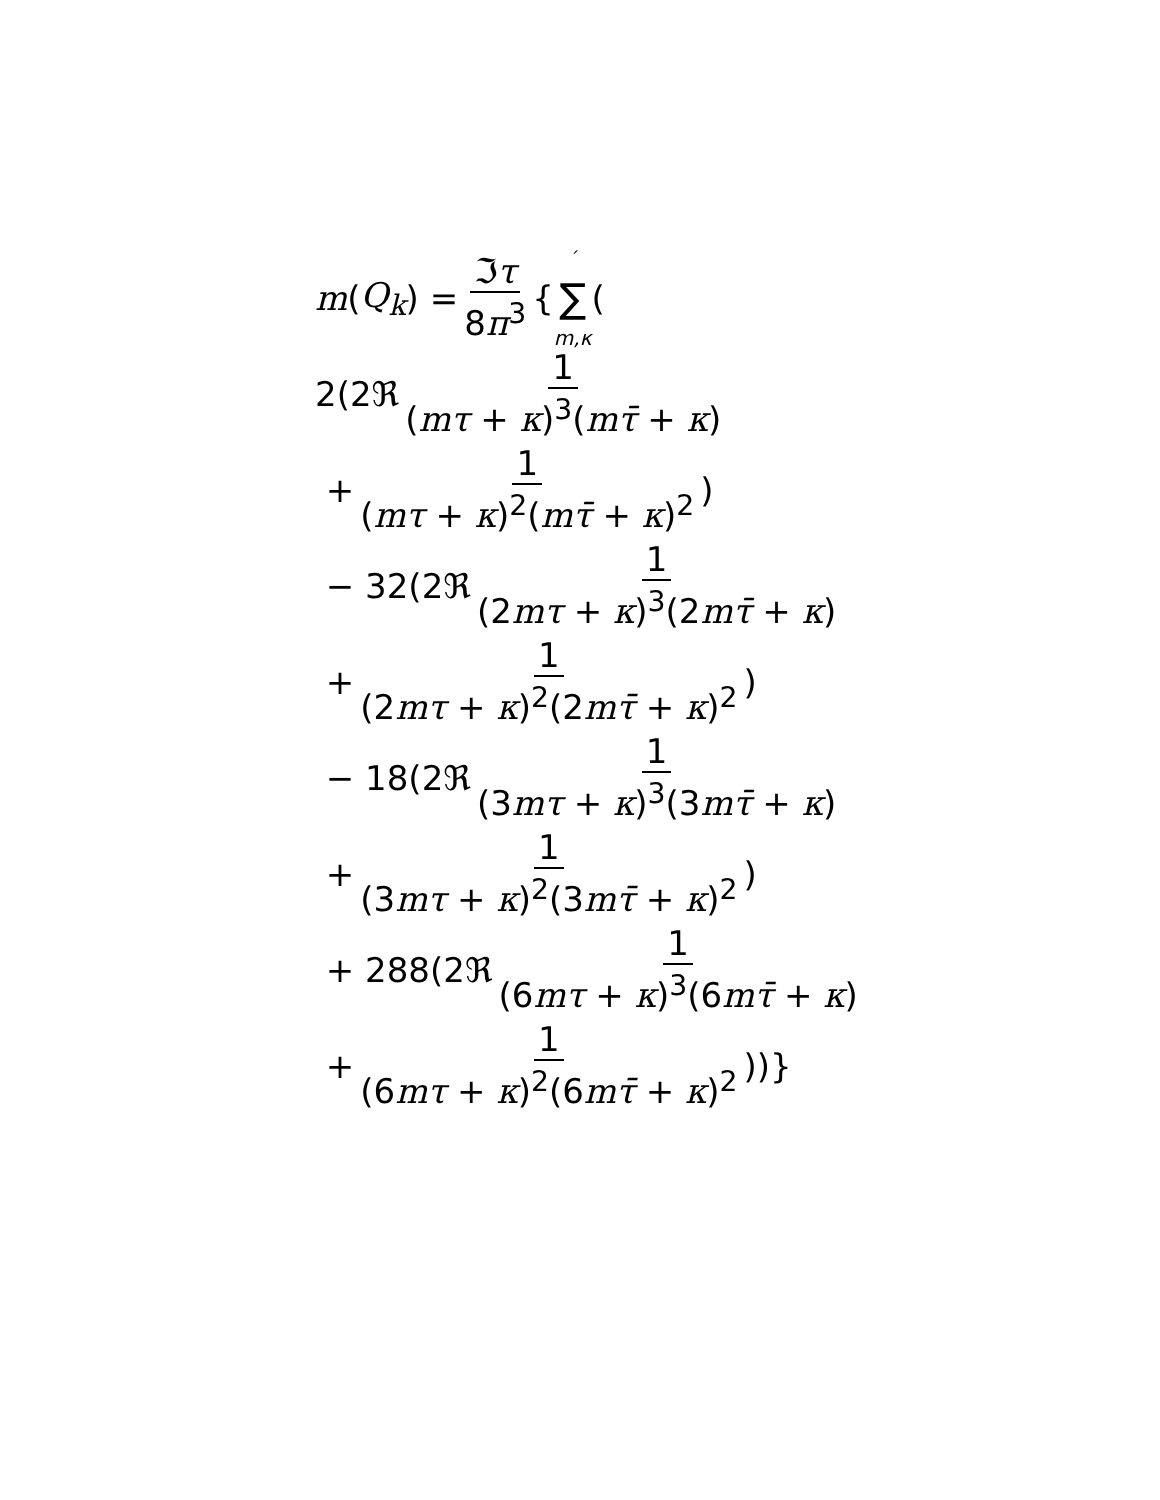m (Q<sub>k</sub>) = ℑτ 8π<sup>3</sup> { ′ ∑ m,κ (
2(2ℜ 1 (mτ + κ)<sup>3</sup>(mτ̄ + κ)
+ 1 (mτ + κ)<sup>2</sup>(mτ̄ + κ)<sup>2</sup>)
− 32(2ℜ 1 (2mτ + κ)<sup>3</sup>(2mτ̄ + κ)
+ 1 (2mτ + κ)<sup>2</sup>(2mτ̄ + κ)<sup>2</sup>)
− 18(2ℜ 1 (3mτ + κ)<sup>3</sup>(3mτ̄ + κ)
+ 1 (3mτ + κ)<sup>2</sup>(3mτ̄ + κ)<sup>2</sup>)
+ 288(2ℜ 1 (6mτ + κ)<sup>3</sup>(6mτ̄ + κ)
+ 1 (6mτ + κ)<sup>2</sup>(6mτ̄ + κ)<sup>2</sup>))}